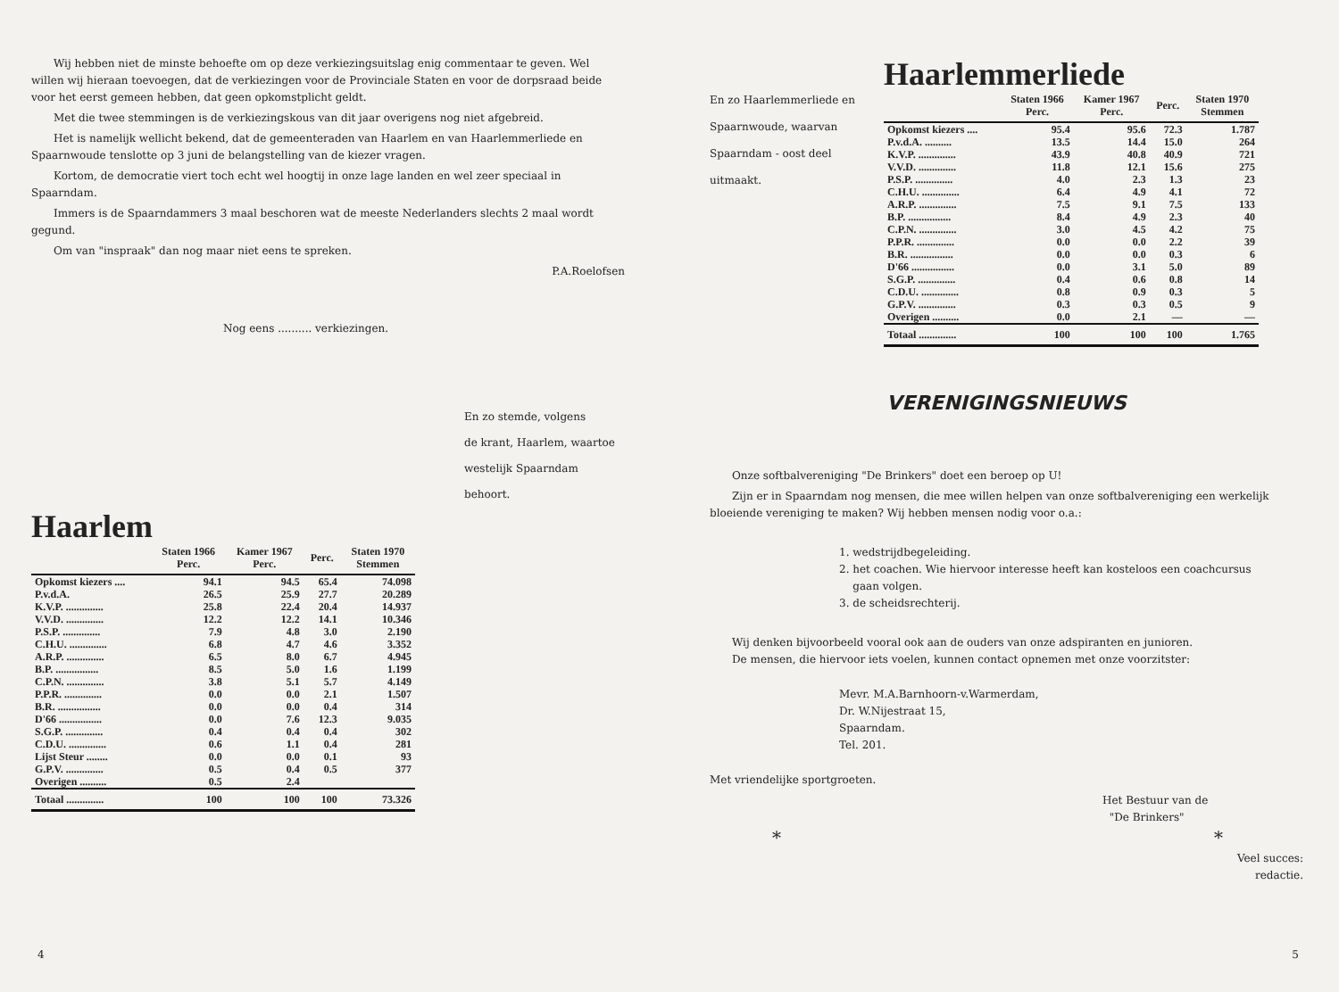Wij hebben niet de minste behoefte om op deze verkiezingsuitslag enig commentaar te geven. Wel willen wij hieraan toevoegen, dat de verkiezingen voor de Provinciale Staten en voor de dorpsraad beide voor het eerst gemeen hebben, dat geen opkomstplicht geldt.
Met die twee stemmingen is de verkiezingskous van dit jaar overigens nog niet afgebreid.
Het is namelijk wellicht bekend, dat de gemeenteraden van Haarlem en van Haarlemmerliede en Spaarnwoude tenslotte op 3 juni de belangstelling van de kiezer vragen.
Kortom, de democratie viert toch echt wel hoogtij in onze lage landen en wel zeer speciaal in Spaarndam.
Immers is de Spaarndammers 3 maal beschoren wat de meeste Nederlanders slechts 2 maal wordt gegund.
Om van "inspraak" dan nog maar niet eens te spreken.
P.A.Roelofsen
Nog eens .......... verkiezingen.
En zo stemde, volgens
de krant, Haarlem, waartoe
westelijk Spaarndam
behoort.
Haarlem
| | Staten 1966 Perc. | Kamer 1967 Perc. | Perc. | Staten 1970 Stemmen |
| --- | --- | --- | --- | --- |
| Opkomst kiezers .... | 94.1 | 94.5 | 65.4 | 74.098 |
| P.v.d.A. | 26.5 | 25.9 | 27.7 | 20.289 |
| K.V.P. .............. | 25.8 | 22.4 | 20.4 | 14.937 |
| V.V.D. .............. | 12.2 | 12.2 | 14.1 | 10.346 |
| P.S.P. .............. | 7.9 | 4.8 | 3.0 | 2.190 |
| C.H.U. .............. | 6.8 | 4.7 | 4.6 | 3.352 |
| A.R.P. .............. | 6.5 | 8.0 | 6.7 | 4.945 |
| B.P. ................ | 8.5 | 5.0 | 1.6 | 1.199 |
| C.P.N. .............. | 3.8 | 5.1 | 5.7 | 4.149 |
| P.P.R. .............. | 0.0 | 0.0 | 2.1 | 1.507 |
| B.R. ................ | 0.0 | 0.0 | 0.4 | 314 |
| D'66 ................ | 0.0 | 7.6 | 12.3 | 9.035 |
| S.G.P. .............. | 0.4 | 0.4 | 0.4 | 302 |
| C.D.U. .............. | 0.6 | 1.1 | 0.4 | 281 |
| Lijst Steur ........ | 0.0 | 0.0 | 0.1 | 93 |
| G.P.V. .............. | 0.5 | 0.4 | 0.5 | 377 |
| Overigen .......... | 0.5 | 2.4 | | |
| Totaal .............. | 100 | 100 | 100 | 73.326 |
4
En zo Haarlemmerliede en Spaarnwoude, waarvan Spaarndam - oost deel uitmaakt.
Haarlemmerliede
| | Staten 1966 Perc. | Kamer 1967 Perc. | Perc. | Staten 1970 Stemmen |
| --- | --- | --- | --- | --- |
| Opkomst kiezers .... | 95.4 | 95.6 | 72.3 | 1.787 |
| P.v.d.A. .......... | 13.5 | 14.4 | 15.0 | 264 |
| K.V.P. .............. | 43.9 | 40.8 | 40.9 | 721 |
| V.V.D. .............. | 11.8 | 12.1 | 15.6 | 275 |
| P.S.P. .............. | 4.0 | 2.3 | 1.3 | 23 |
| C.H.U. .............. | 6.4 | 4.9 | 4.1 | 72 |
| A.R.P. .............. | 7.5 | 9.1 | 7.5 | 133 |
| B.P. ................ | 8.4 | 4.9 | 2.3 | 40 |
| C.P.N. .............. | 3.0 | 4.5 | 4.2 | 75 |
| P.P.R. .............. | 0.0 | 0.0 | 2.2 | 39 |
| B.R. ................ | 0.0 | 0.0 | 0.3 | 6 |
| D'66 ................ | 0.0 | 3.1 | 5.0 | 89 |
| S.G.P. .............. | 0.4 | 0.6 | 0.8 | 14 |
| C.D.U. .............. | 0.8 | 0.9 | 0.3 | 5 |
| G.P.V. .............. | 0.3 | 0.3 | 0.5 | 9 |
| Overigen .......... | 0.0 | 2.1 | — | — |
| Totaal .............. | 100 | 100 | 100 | 1.765 |
VERENIGINGSNIEUWS
Onze softbalvereniging "De Brinkers" doet een beroep op U!
Zijn er in Spaarndam nog mensen, die mee willen helpen van onze softbalvereniging een werkelijk bloeiende vereniging te maken? Wij hebben mensen nodig voor o.a.:
1. wedstrijdbegeleiding.
2. het coachen. Wie hiervoor interesse heeft kan kosteloos een coachcursus
gaan volgen.
3. de scheidsrechterij.
Wij denken bijvoorbeeld vooral ook aan de ouders van onze adspiranten en junioren.
De mensen, die hiervoor iets voelen, kunnen contact opnemen met onze voorzitster:
Mevr. M.A.Barnhoorn-v.Warmerdam,
Dr. W.Nijestraat 15,
Spaarndam.
Tel. 201.
Met vriendelijke sportgroeten.
Het Bestuur van de
"De Brinkers"
* *
Veel succes:
redactie.
5